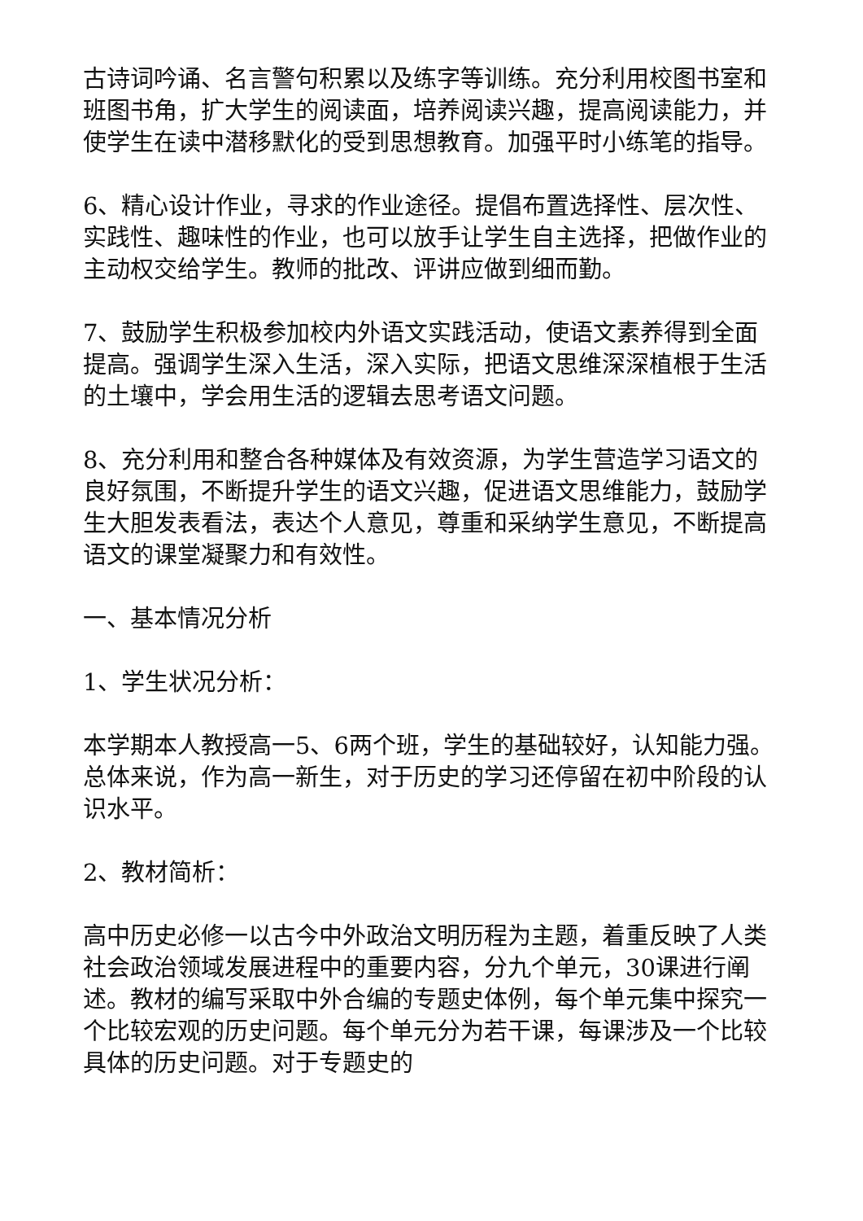古诗词吟诵、名言警句积累以及练字等训练。充分利用校图书室和班图书角，扩大学生的阅读面，培养阅读兴趣，提高阅读能力，并使学生在读中潜移默化的受到思想教育。加强平时小练笔的指导。
6、精心设计作业，寻求的作业途径。提倡布置选择性、层次性、实践性、趣味性的作业，也可以放手让学生自主选择，把做作业的主动权交给学生。教师的批改、评讲应做到细而勤。
7、鼓励学生积极参加校内外语文实践活动，使语文素养得到全面提高。强调学生深入生活，深入实际，把语文思维深深植根于生活的土壤中，学会用生活的逻辑去思考语文问题。
8、充分利用和整合各种媒体及有效资源，为学生营造学习语文的良好氛围，不断提升学生的语文兴趣，促进语文思维能力，鼓励学生大胆发表看法，表达个人意见，尊重和采纳学生意见，不断提高语文的课堂凝聚力和有效性。
一、基本情况分析
1、学生状况分析：
本学期本人教授高一5、6两个班，学生的基础较好，认知能力强。总体来说，作为高一新生，对于历史的学习还停留在初中阶段的认识水平。
2、教材简析：
高中历史必修一以古今中外政治文明历程为主题，着重反映了人类社会政治领域发展进程中的重要内容，分九个单元，30课进行阐述。教材的编写采取中外合编的专题史体例，每个单元集中探究一个比较宏观的历史问题。每个单元分为若干课，每课涉及一个比较具体的历史问题。对于专题史的